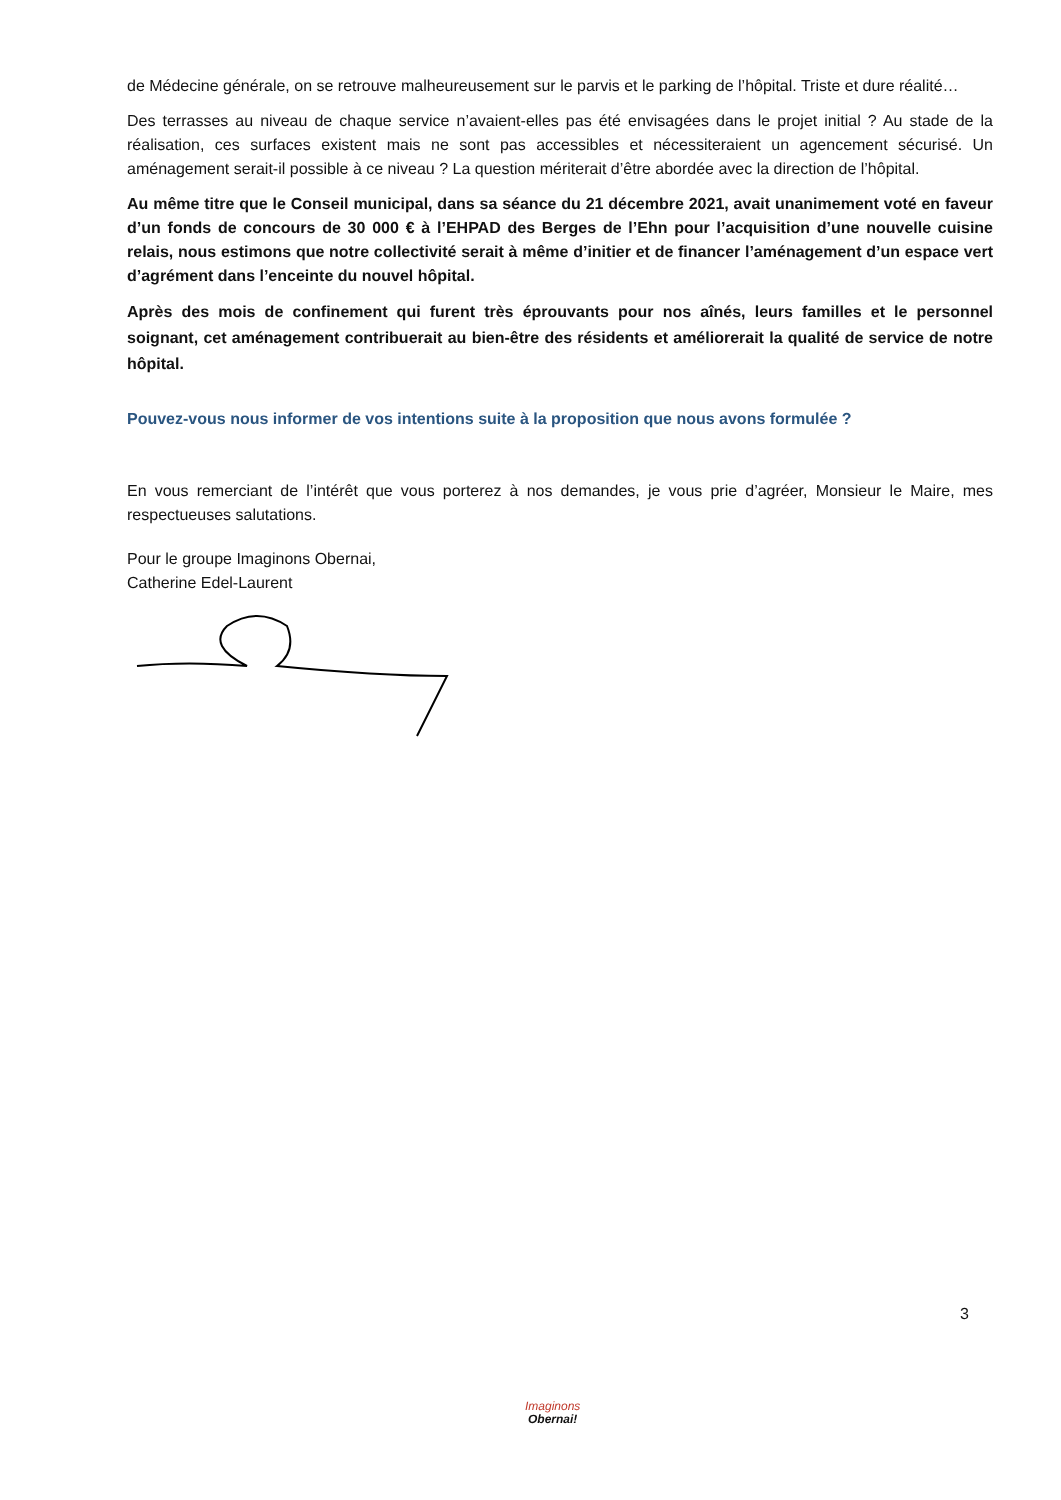de Médecine générale, on se retrouve malheureusement sur le parvis et le parking de l’hôpital. Triste et dure réalité…
Des terrasses au niveau de chaque service n’avaient-elles pas été envisagées dans le projet initial ? Au stade de la réalisation, ces surfaces existent mais ne sont pas accessibles et nécessiteraient un agencement sécurisé. Un aménagement serait-il possible à ce niveau ? La question mériterait d’être abordée avec la direction de l’hôpital.
Au même titre que le Conseil municipal, dans sa séance du 21 décembre 2021, avait unanimement voté en faveur d’un fonds de concours de 30 000 € à l’EHPAD des Berges de l’Ehn pour l’acquisition d’une nouvelle cuisine relais, nous estimons que notre collectivité serait à même d’initier et de financer l’aménagement d’un espace vert d’agrément dans l’enceinte du nouvel hôpital.
Après des mois de confinement qui furent très éprouvants pour nos aînés, leurs familles et le personnel soignant, cet aménagement contribuerait au bien-être des résidents et améliorerait la qualité de service de notre hôpital.
Pouvez-vous nous informer de vos intentions suite à la proposition que nous avons formulée ?
En vous remerciant de l’intérêt que vous porterez à nos demandes, je vous prie d’agréer, Monsieur le Maire, mes respectueuses salutations.
Pour le groupe Imaginons Obernai,
Catherine Edel-Laurent
3
Imaginons
Obernai!